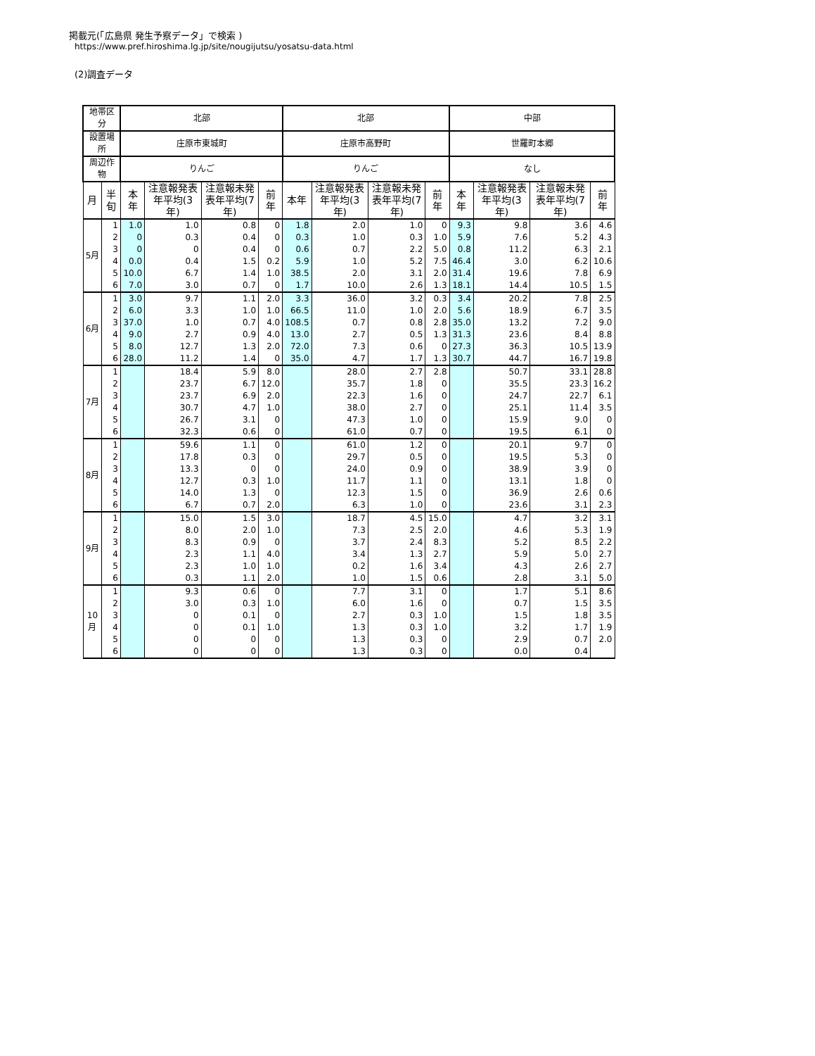掲載元(「広島県 発生予察データ」で検索 )
https://www.pref.hiroshima.lg.jp/site/nougijutsu/yosatsu-data.html
(2)調査データ
| 地帯区分 | | 北部 | | | | 北部 | | | | 中部 | | | |
| --- | --- | --- | --- | --- | --- | --- | --- | --- | --- | --- | --- | --- | --- |
| 設置場所 | | 庄原市東城町 | | | | 庄原市高野町 | | | | 世羅町本郷 | | | |
| 周辺作物 | | りんご | | | | りんご | | | | なし | | | |
| 月 | 半旬 | 本年 | 注意報発表年平均(3年) | 注意報未発表年平均(7年) | 前年 | 本年 | 注意報発表年平均(3年) | 注意報未発表年平均(7年) | 前年 | 本年 | 注意報発表年平均(3年) | 注意報未発表年平均(7年) | 前年 |
| 5月 | 1 | 1.0 | 1.0 | 0.8 | 0 | 1.8 | 2.0 | 1.0 | 0 | 9.3 | 9.8 | 3.6 | 4.6 |
| | 2 | 0 | 0.3 | 0.4 | 0 | 0.3 | 1.0 | 0.3 | 1.0 | 5.9 | 7.6 | 5.2 | 4.3 |
| | 3 | 0 | 0 | 0.4 | 0 | 0.6 | 0.7 | 2.2 | 5.0 | 0.8 | 11.2 | 6.3 | 2.1 |
| | 4 | 0.0 | 0.4 | 1.5 | 0.2 | 5.9 | 1.0 | 5.2 | 7.5 | 46.4 | 3.0 | 6.2 | 10.6 |
| | 5 | 10.0 | 6.7 | 1.4 | 1.0 | 38.5 | 2.0 | 3.1 | 2.0 | 31.4 | 19.6 | 7.8 | 6.9 |
| | 6 | 7.0 | 3.0 | 0.7 | 0 | 1.7 | 10.0 | 2.6 | 1.3 | 18.1 | 14.4 | 10.5 | 1.5 |
| 6月 | 1 | 3.0 | 9.7 | 1.1 | 2.0 | 3.3 | 36.0 | 3.2 | 0.3 | 3.4 | 20.2 | 7.8 | 2.5 |
| | 2 | 6.0 | 3.3 | 1.0 | 1.0 | 66.5 | 11.0 | 1.0 | 2.0 | 5.6 | 18.9 | 6.7 | 3.5 |
| | 3 | 37.0 | 1.0 | 0.7 | 4.0 | 108.5 | 0.7 | 0.8 | 2.8 | 35.0 | 13.2 | 7.2 | 9.0 |
| | 4 | 9.0 | 2.7 | 0.9 | 4.0 | 13.0 | 2.7 | 0.5 | 1.3 | 31.3 | 23.6 | 8.4 | 8.8 |
| | 5 | 8.0 | 12.7 | 1.3 | 2.0 | 72.0 | 7.3 | 0.6 | 0 | 27.3 | 36.3 | 10.5 | 13.9 |
| | 6 | 28.0 | 11.2 | 1.4 | 0 | 35.0 | 4.7 | 1.7 | 1.3 | 30.7 | 44.7 | 16.7 | 19.8 |
| 7月 | 1 | | 18.4 | 5.9 | 8.0 | | 28.0 | 2.7 | 2.8 | | 50.7 | 33.1 | 28.8 |
| | 2 | | 23.7 | 6.7 | 12.0 | | 35.7 | 1.8 | 0 | | 35.5 | 23.3 | 16.2 |
| | 3 | | 23.7 | 6.9 | 2.0 | | 22.3 | 1.6 | 0 | | 24.7 | 22.7 | 6.1 |
| | 4 | | 30.7 | 4.7 | 1.0 | | 38.0 | 2.7 | 0 | | 25.1 | 11.4 | 3.5 |
| | 5 | | 26.7 | 3.1 | 0 | | 47.3 | 1.0 | 0 | | 15.9 | 9.0 | 0 |
| | 6 | | 32.3 | 0.6 | 0 | | 61.0 | 0.7 | 0 | | 19.5 | 6.1 | 0 |
| 8月 | 1 | | 59.6 | 1.1 | 0 | | 61.0 | 1.2 | 0 | | 20.1 | 9.7 | 0 |
| | 2 | | 17.8 | 0.3 | 0 | | 29.7 | 0.5 | 0 | | 19.5 | 5.3 | 0 |
| | 3 | | 13.3 | 0 | 0 | | 24.0 | 0.9 | 0 | | 38.9 | 3.9 | 0 |
| | 4 | | 12.7 | 0.3 | 1.0 | | 11.7 | 1.1 | 0 | | 13.1 | 1.8 | 0 |
| | 5 | | 14.0 | 1.3 | 0 | | 12.3 | 1.5 | 0 | | 36.9 | 2.6 | 0.6 |
| | 6 | | 6.7 | 0.7 | 2.0 | | 6.3 | 1.0 | 0 | | 23.6 | 3.1 | 2.3 |
| 9月 | 1 | | 15.0 | 1.5 | 3.0 | | 18.7 | 4.5 | 15.0 | | 4.7 | 3.2 | 3.1 |
| | 2 | | 8.0 | 2.0 | 1.0 | | 7.3 | 2.5 | 2.0 | | 4.6 | 5.3 | 1.9 |
| | 3 | | 8.3 | 0.9 | 0 | | 3.7 | 2.4 | 8.3 | | 5.2 | 8.5 | 2.2 |
| | 4 | | 2.3 | 1.1 | 4.0 | | 3.4 | 1.3 | 2.7 | | 5.9 | 5.0 | 2.7 |
| | 5 | | 2.3 | 1.0 | 1.0 | | 0.2 | 1.6 | 3.4 | | 4.3 | 2.6 | 2.7 |
| | 6 | | 0.3 | 1.1 | 2.0 | | 1.0 | 1.5 | 0.6 | | 2.8 | 3.1 | 5.0 |
| 10月 | 1 | | 9.3 | 0.6 | 0 | | 7.7 | 3.1 | 0 | | 1.7 | 5.1 | 8.6 |
| | 2 | | 3.0 | 0.3 | 1.0 | | 6.0 | 1.6 | 0 | | 0.7 | 1.5 | 3.5 |
| | 3 | | 0 | 0.1 | 0 | | 2.7 | 0.3 | 1.0 | | 1.5 | 1.8 | 3.5 |
| | 4 | | 0 | 0.1 | 1.0 | | 1.3 | 0.3 | 1.0 | | 3.2 | 1.7 | 1.9 |
| | 5 | | 0 | 0 | 0 | | 1.3 | 0.3 | 0 | | 2.9 | 0.7 | 2.0 |
| | 6 | | 0 | 0 | 0 | | 1.3 | 0.3 | 0 | | 0.0 | 0.4 | |